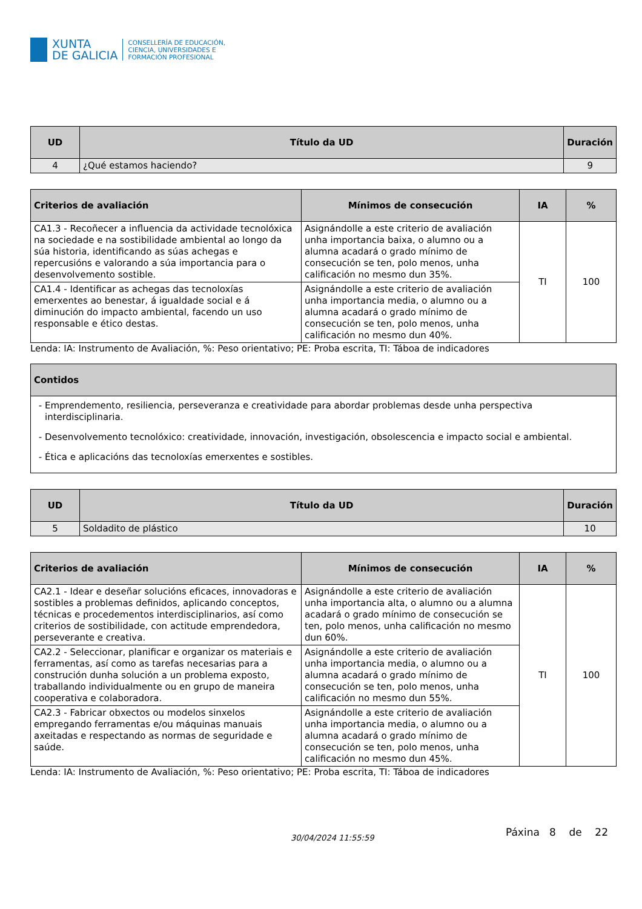XUNTA
DE GALICIA
CONSELLERÍA DE EDUCACIÓN,
CIENCIA, UNIVERSIDADES E
FORMACIÓN PROFESIONAL
| UD | Título da UD | Duración |
| --- | --- | --- |
| 4 | ¿Qué estamos haciendo? | 9 |
| Criterios de avaliación | Mínimos de consecución | IA | % |
| --- | --- | --- | --- |
| CA1.3 - Recoñecer a influencia da actividade tecnolóxica na sociedade e na sostibilidade ambiental ao longo da súa historia, identificando as súas achegas e repercusións e valorando a súa importancia para o desenvolvemento sostible. | Asignándolle a este criterio de avaliación unha importancia baixa, o alumno ou a alumna acadará o grado mínimo de consecución se ten, polo menos, unha calificación no mesmo dun 35%. | TI | 100 |
| CA1.4 - Identificar as achegas das tecnoloxías emerxentes ao benestar, á igualdade social e á diminución do impacto ambiental, facendo un uso responsable e ético destas. | Asignándolle a este criterio de avaliación unha importancia media, o alumno ou a alumna acadará o grado mínimo de consecución se ten, polo menos, unha calificación no mesmo dun 40%. | | |
Lenda: IA: Instrumento de Avaliación, %: Peso orientativo; PE: Proba escrita, TI: Táboa de indicadores
| Contidos |
| --- |
| Emprendemento, resiliencia, perseveranza e creatividade para abordar problemas desde unha perspectiva interdisciplinaria. Desenvolvemento tecnolóxico: creatividade, innovación, investigación, obsolescencia e impacto social e ambiental. Ética e aplicacións das tecnoloxías emerxentes e sostibles. |
| UD | Título da UD | Duración |
| --- | --- | --- |
| 5 | Soldadito de plástico | 10 |
| Criterios de avaliación | Mínimos de consecución | IA | % |
| --- | --- | --- | --- |
| CA2.1 - Idear e deseñar solucións eficaces, innovadoras e sostibles a problemas definidos, aplicando conceptos, técnicas e procedementos interdisciplinarios, así como criterios de sostibilidade, con actitude emprendedora, perseverante e creativa. | Asignándolle a este criterio de avaliación unha importancia alta, o alumno ou a alumna acadará o grado mínimo de consecución se ten, polo menos, unha calificación no mesmo dun 60%. | TI | 100 |
| CA2.2 - Seleccionar, planificar e organizar os materiais e ferramentas, así como as tarefas necesarias para a construción dunha solución a un problema exposto, traballando individualmente ou en grupo de maneira cooperativa e colaboradora. | Asignándolle a este criterio de avaliación unha importancia media, o alumno ou a alumna acadará o grado mínimo de consecución se ten, polo menos, unha calificación no mesmo dun 55%. | | |
| CA2.3 - Fabricar obxectos ou modelos sinxelos empregando ferramentas e/ou máquinas manuais axeitadas e respectando as normas de seguridade e saúde. | Asignándolle a este criterio de avaliación unha importancia media, o alumno ou a alumna acadará o grado mínimo de consecución se ten, polo menos, unha calificación no mesmo dun 45%. | | |
Lenda: IA: Instrumento de Avaliación, %: Peso orientativo; PE: Proba escrita, TI: Táboa de indicadores
30/04/2024 11:55:59 Páxina 8 de 22